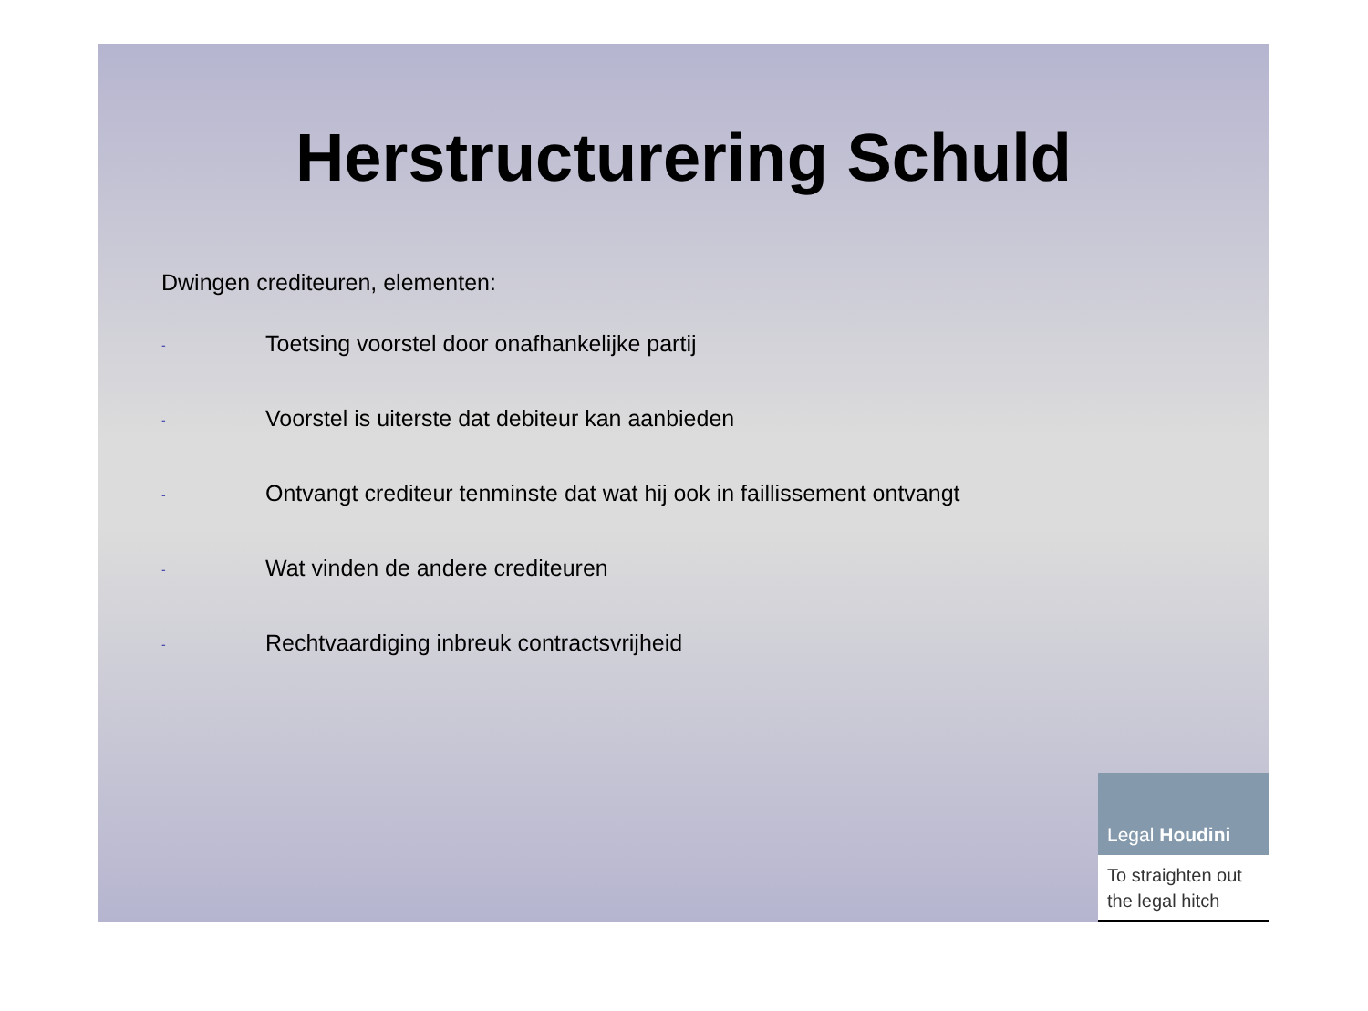Herstructurering Schuld
Dwingen crediteuren, elementen:
- Toetsing voorstel door onafhankelijke partij
- Voorstel is uiterste dat debiteur kan aanbieden
- Ontvangt crediteur tenminste dat wat hij ook in faillissement ontvangt
- Wat vinden de andere crediteuren
- Rechtvaardiging inbreuk contractsvrijheid
Legal Houdini
To straighten out
the legal hitch